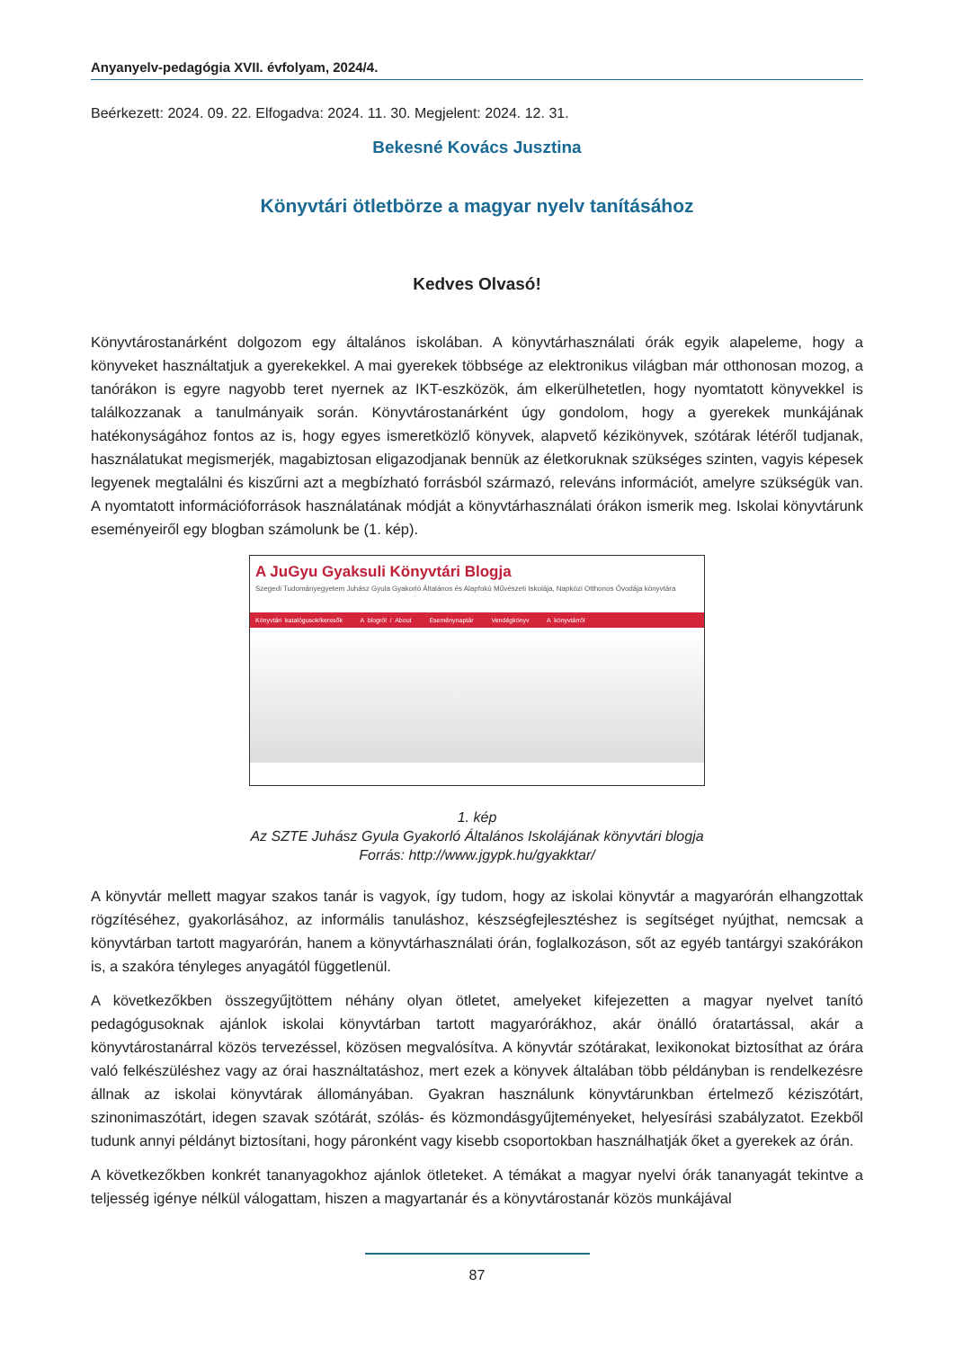Anyanyelv-pedagógia XVII. évfolyam, 2024/4.
Beérkezett: 2024. 09. 22. Elfogadva: 2024. 11. 30. Megjelent: 2024. 12. 31.
Bekesné Kovács Jusztina
Könyvtári ötletbörze a magyar nyelv tanításához
Kedves Olvasó!
Könyvtárostanárként dolgozom egy általános iskolában. A könyvtárhasználati órák egyik alapeleme, hogy a könyveket használtatjuk a gyerekekkel. A mai gyerekek többsége az elektronikus világban már otthonosan mozog, a tanórákon is egyre nagyobb teret nyernek az IKT-eszközök, ám elkerülhetetlen, hogy nyomtatott könyvekkel is találkozzanak a tanulmányaik során. Könyvtárostanárként úgy gondolom, hogy a gyerekek munkájának hatékonyságához fontos az is, hogy egyes ismeretközlő könyvek, alapvető kézikönyvek, szótárak létéről tudjanak, használatukat megismerjék, magabiztosan eligazodjanak bennük az életkoruknak szükséges szinten, vagyis képesek legyenek megtalálni és kiszűrni azt a megbízható forrásból származó, releváns információt, amelyre szükségük van. A nyomtatott információforrások használatának módját a könyvtárhasználati órákon ismerik meg. Iskolai könyvtárunk eseményeiről egy blogban számolunk be (1. kép).
A JuGyu Gyaksuli Könyvtári Blogja
Szegedi Tudományegyetem Juhász Gyula Gyakorló Általános és Alapfokú Művészeti Iskolája, Napközi Otthonos Óvodája könyvtára
Könyvtári katalógusok/keresők A blogról / About Eseménynaptár Vendégkönyv A könyvtárról
1. kép
Az SZTE Juhász Gyula Gyakorló Általános Iskolájának könyvtári blogja
Forrás: http://www.jgypk.hu/gyakktar/
A könyvtár mellett magyar szakos tanár is vagyok, így tudom, hogy az iskolai könyvtár a magyarórán elhangzottak rögzítéséhez, gyakorlásához, az informális tanuláshoz, készségfejlesztéshez is segítséget nyújthat, nemcsak a könyvtárban tartott magyarórán, hanem a könyvtárhasználati órán, foglalkozáson, sőt az egyéb tantárgyi szakórákon is, a szakóra tényleges anyagától függetlenül.
A következőkben összegyűjtöttem néhány olyan ötletet, amelyeket kifejezetten a magyar nyelvet tanító pedagógusoknak ajánlok iskolai könyvtárban tartott magyarórákhoz, akár önálló óratartással, akár a könyvtárostanárral közös tervezéssel, közösen megvalósítva. A könyvtár szótárakat, lexikonokat biztosíthat az órára való felkészüléshez vagy az órai használtatáshoz, mert ezek a könyvek általában több példányban is rendelkezésre állnak az iskolai könyvtárak állományában. Gyakran használunk könyvtárunkban értelmező kéziszótárt, szinonimaszótárt, idegen szavak szótárát, szólás- és közmondásgyűjteményeket, helyesírási szabályzatot. Ezekből tudunk annyi példányt biztosítani, hogy páronként vagy kisebb csoportokban használhatják őket a gyerekek az órán.
A következőkben konkrét tananyagokhoz ajánlok ötleteket. A témákat a magyar nyelvi órák tananyagát tekintve a teljesség igénye nélkül válogattam, hiszen a magyartanár és a könyvtárostanár közös munkájával
87